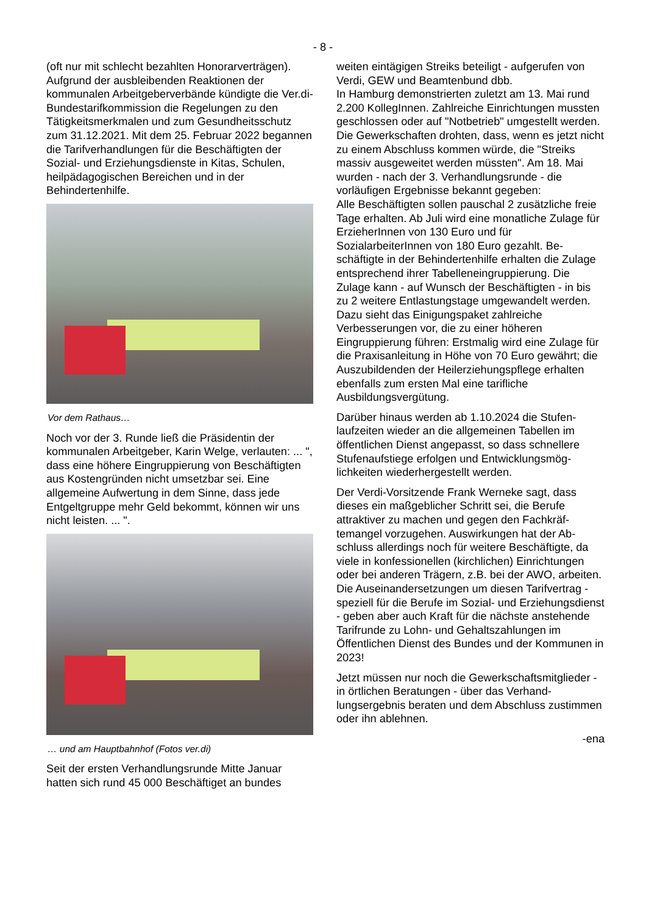- 8 -
(oft nur mit schlecht bezahlten Honorarverträgen). Aufgrund der ausbleibenden Reaktionen der kommunalen Arbeitgeberverbände kündigte die Ver.di-Bundestarifkommission die Regelungen zu den Tätigkeitsmerkmalen und zum Gesundheits­schutz zum 31.12.2021. Mit dem 25. Februar 2022 begannen die Tarifverhandlungen für die Beschäftigten der Sozial- und Erziehungsdienste in Kitas, Schulen, heilpädagogischen Bereichen und in der Behindertenhilfe.
Vor dem Rathaus…
Noch vor der 3. Runde ließ die Präsidentin der kommunalen Arbeitgeber, Karin Welge, verlauten: ... ", dass eine höhere Eingruppierung von Be­schäftigten aus Kostengründen nicht umsetzbar sei. Eine allgemeine Aufwertung in dem Sinne, dass jede Entgeltgruppe mehr Geld bekommt, können wir uns nicht leisten. ... ".
… und am Hauptbahnhof (Fotos ver.di)
Seit der ersten Verhandlungsrunde Mitte Januar hatten sich rund 45 000 Beschäftiget an bundes­
weiten eintägigen Streiks beteiligt - aufgerufen von Verdi, GEW und Beamtenbund dbb.
In Hamburg demonstrierten zuletzt am 13. Mai rund 2.200 KollegInnen. Zahlreiche Einrichtungen mussten geschlossen oder auf "Notbetrieb" um­gestellt werden. Die Gewerkschaften drohten, dass, wenn es jetzt nicht zu einem Abschluss kommen würde, die "Streiks massiv ausgeweitet werden müssten". Am 18. Mai wurden - nach der 3. Verhandlungsrunde - die vorläufigen Ergebnis­se bekannt gegeben:
Alle Beschäftigten sollen pauschal 2 zusätzliche freie Tage erhalten. Ab Juli wird eine monatliche Zulage für ErzieherInnen von 130 Euro und für SozialarbeiterInnen von 180 Euro gezahlt. Be­schäftigte in der Behindertenhilfe erhalten die Zulage entsprechend ihrer Tabelleneingruppie­rung. Die Zulage kann - auf Wunsch der Beschäf­tigten - in bis zu 2 weitere Entlastungstage um­gewandelt werden. Dazu sieht das Einigungspaket zahlreiche Verbesserungen vor, die zu einer höheren Eingruppierung führen: Erstmalig wird eine Zulage für die Praxisanleitung in Höhe von 70 Euro gewährt; die Auszubilden­den der Heilerziehungspflege erhalten ebenfalls zum ersten Mal eine tarifliche Ausbildungsvergü­tung.
Darüber hinaus werden ab 1.10.2024 die Stufen­laufzeiten wieder an die allgemeinen Tabellen im öffentlichen Dienst angepasst, so dass schnellere Stufenaufstiege erfolgen und Entwicklungsmög­lichkeiten wiederhergestellt werden.
Der Verdi-Vorsitzende Frank Werneke sagt, dass dieses ein maßgeblicher Schritt sei, die Berufe attraktiver zu machen und gegen den Fachkräf­temangel vorzugehen. Auswirkungen hat der Ab­schluss allerdings noch für weitere Beschäftigte, da viele in konfessionellen (kirchlichen) Einrich­tungen oder bei anderen Trägern, z.B. bei der AWO, arbeiten. Die Auseinandersetzungen um diesen Tarifvertrag - speziell für die Berufe im Sozial- und Erziehungsdienst - geben aber auch Kraft für die nächste anstehende Tarifrunde zu Lohn- und Gehaltszahlungen im Öffentlichen Dienst des Bundes und der Kommunen in 2023!
Jetzt müssen nur noch die Gewerkschaftsmitglie­der - in örtlichen Beratungen - über das Verhand­lungsergebnis beraten und dem Abschluss zu­stimmen oder ihn ablehnen.
-ena